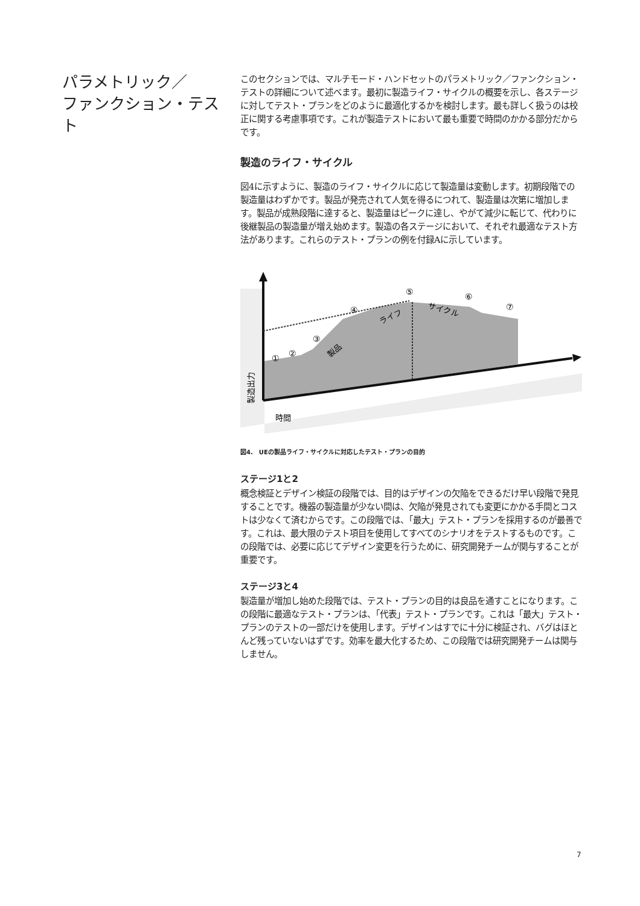パラメトリック／
ファンクション・テスト
このセクションでは、マルチモード・ハンドセットのパラメトリック／ファンクション・テストの詳細について述べます。最初に製造ライフ・サイクルの概要を示し、各ステージに対してテスト・プランをどのように最適化するかを検討します。最も詳しく扱うのは校正に関する考慮事項です。これが製造テストにおいて最も重要で時間のかかる部分だからです。
製造のライフ・サイクル
図4に示すように、製造のライフ・サイクルに応じて製造量は変動します。初期段階での製造量はわずかです。製品が発売されて人気を得るにつれて、製造量は次第に増加します。製品が成熟段階に達すると、製造量はピークに達し、やがて減少に転じて、代わりに後継製品の製造量が増え始めます。製造の各ステージにおいて、それぞれ最適なテスト方法があります。これらのテスト・プランの例を付録Aに示しています。
①
②
③
④
⑤
⑥
⑦
製品
ライフ
サイクル
製造出力
時間
図4.　UEの製品ライフ・サイクルに対応したテスト・プランの目的
ステージ1と2
概念検証とデザイン検証の段階では、目的はデザインの欠陥をできるだけ早い段階で発見することです。機器の製造量が少ない間は、欠陥が発見されても変更にかかる手間とコストは少なくて済むからです。この段階では、「最大」テスト・プランを採用するのが最善です。これは、最大限のテスト項目を使用してすべてのシナリオをテストするものです。この段階では、必要に応じてデザイン変更を行うために、研究開発チームが関与することが重要です。
ステージ3と4
製造量が増加し始めた段階では、テスト・プランの目的は良品を通すことになります。この段階に最適なテスト・プランは、「代表」テスト・プランです。これは「最大」テスト・プランのテストの一部だけを使用します。デザインはすでに十分に検証され、バグはほとんど残っていないはずです。効率を最大化するため、この段階では研究開発チームは関与しません。
7